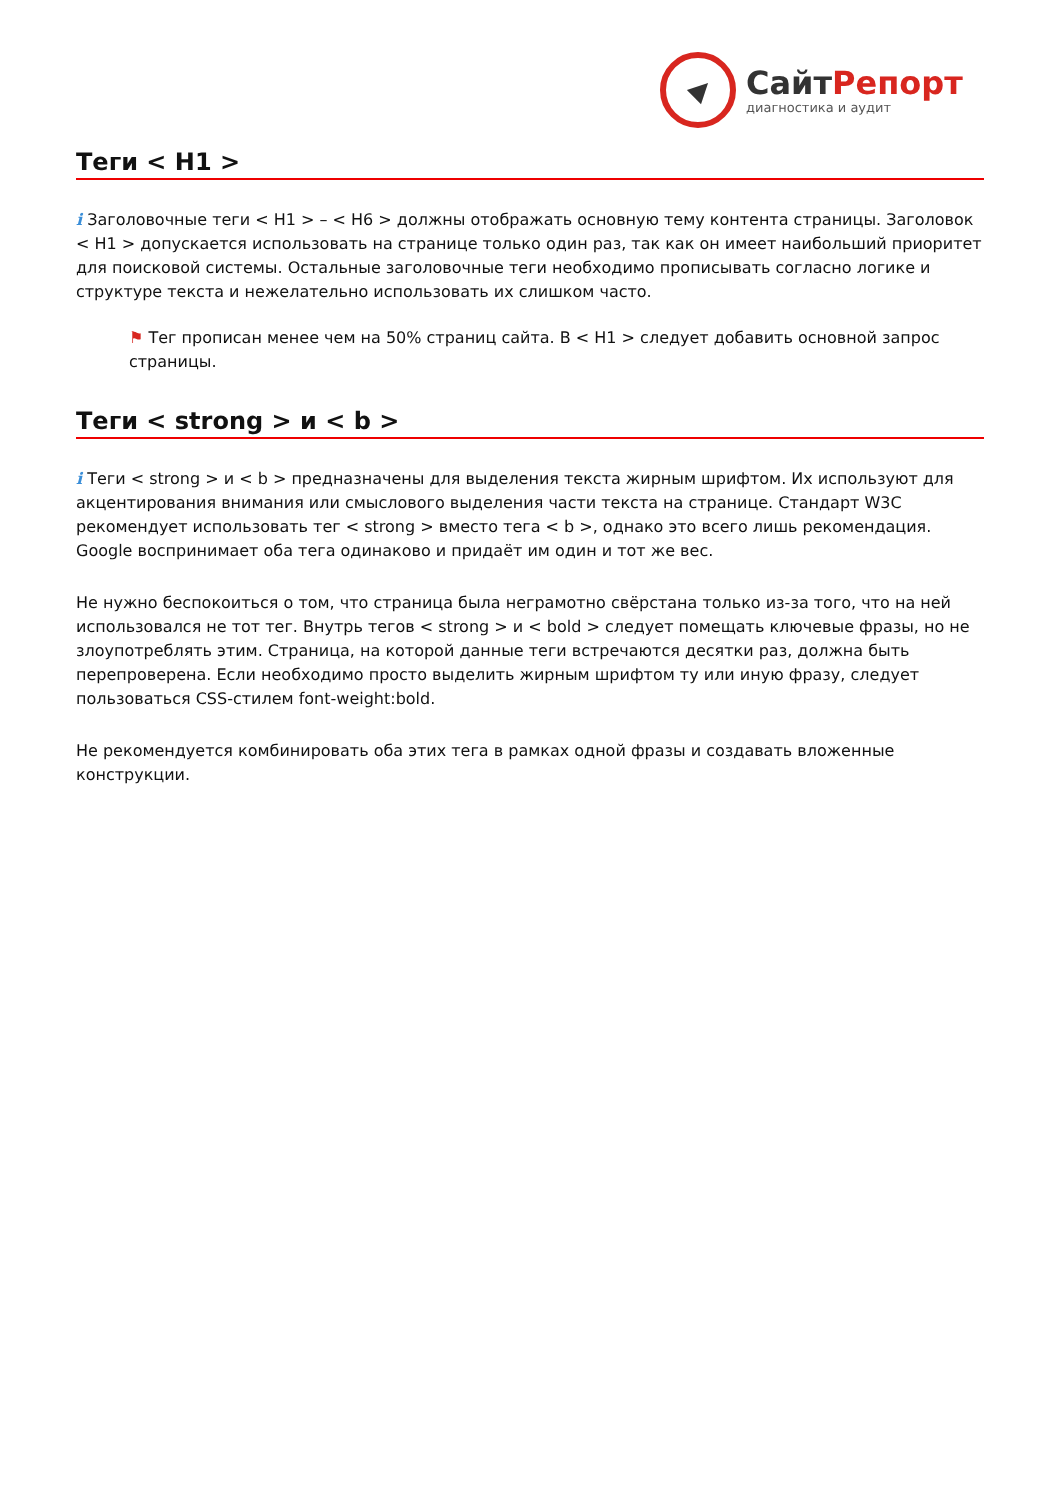СайтРепорт
диагностика и аудит
Теги < H1 >
i Заголовочные теги < H1 > – < H6 > должны отображать основную тему контента страницы. Заголовок < H1 > допускается использовать на странице только один раз, так как он имеет наибольший приоритет для поисковой системы. Остальные заголовочные теги необходимо прописывать согласно логике и структуре текста и нежелательно использовать их слишком часто.
⚑ Тег прописан менее чем на 50% страниц сайта. В < H1 > следует добавить основной запрос страницы.
Теги < strong > и < b >
i Теги < strong > и < b > предназначены для выделения текста жирным шрифтом. Их используют для акцентирования внимания или смыслового выделения части текста на странице. Стандарт W3C рекомендует использовать тег < strong > вместо тега < b >, однако это всего лишь рекомендация. Google воспринимает оба тега одинаково и придаёт им один и тот же вес.
Не нужно беспокоиться о том, что страница была неграмотно свёрстана только из-за того, что на ней использовался не тот тег. Внутрь тегов < strong > и < bold > следует помещать ключевые фразы, но не злоупотреблять этим. Страница, на которой данные теги встречаются десятки раз, должна быть перепроверена. Если необходимо просто выделить жирным шрифтом ту или иную фразу, следует пользоваться CSS-стилем font-weight:bold.
Не рекомендуется комбинировать оба этих тега в рамках одной фразы и создавать вложенные конструкции.